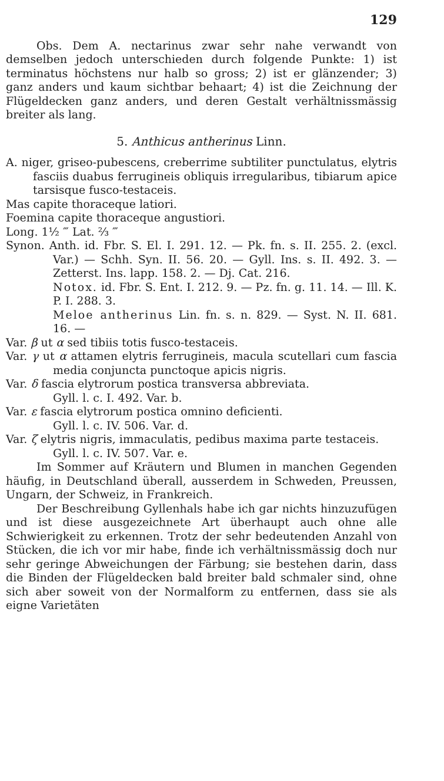129
Obs. Dem A. nectarinus zwar sehr nahe verwandt von demselben jedoch unterschieden durch folgende Punkte: 1) ist terminatus höchstens nur halb so gross; 2) ist er glänzender; 3) ganz anders und kaum sichtbar behaart; 4) ist die Zeichnung der Flügeldecken ganz anders, und deren Gestalt verhältnissmässig breiter als lang.
5. Anthicus antherinus Linn.
A. niger, griseo-pubescens, creberrime subtiliter punctulatus, elytris fasciis duabus ferrugineis obliquis irregularibus, tibiarum apice tarsisque fusco-testaceis.
Mas capite thoraceque latiori.
Foemina capite thoraceque angustiori.
Long. 1½ ‴ Lat. ⅔ ‴
Synon. Anth. id. Fbr. S. El. I. 291. 12. — Pk. fn. s. II. 255. 2. (excl. Var.) — Schh. Syn. II. 56. 20. — Gyll. Ins. s. II. 492. 3. — Zetterst. Ins. lapp. 158. 2. — Dj. Cat. 216.
Notox. id. Fbr. S. Ent. I. 212. 9. — Pz. fn. g. 11. 14. — Ill. K. P. I. 288. 3.
Meloe antherinus Lin. fn. s. n. 829. — Syst. N. II. 681. 16. —
Var. β ut α sed tibiis totis fusco-testaceis.
Var. γ ut α attamen elytris ferrugineis, macula scutellari cum fascia media conjuncta punctoque apicis nigris.
Var. δ fascia elytrorum postica transversa abbreviata.
Gyll. l. c. I. 492. Var. b.
Var. ε fascia elytrorum postica omnino deficienti.
Gyll. l. c. IV. 506. Var. d.
Var. ζ elytris nigris, immaculatis, pedibus maxima parte testaceis.
Gyll. l. c. IV. 507. Var. e.
Im Sommer auf Kräutern und Blumen in manchen Gegenden häufig, in Deutschland überall, ausserdem in Schweden, Preussen, Ungarn, der Schweiz, in Frankreich.
Der Beschreibung Gyllenhals habe ich gar nichts hinzuzufügen und ist diese ausgezeichnete Art überhaupt auch ohne alle Schwierigkeit zu erkennen. Trotz der sehr bedeutenden Anzahl von Stücken, die ich vor mir habe, finde ich verhältnissmässig doch nur sehr geringe Abweichungen der Färbung; sie bestehen darin, dass die Binden der Flügeldecken bald breiter bald schmaler sind, ohne sich aber soweit von der Normalform zu entfernen, dass sie als eigne Varietäten